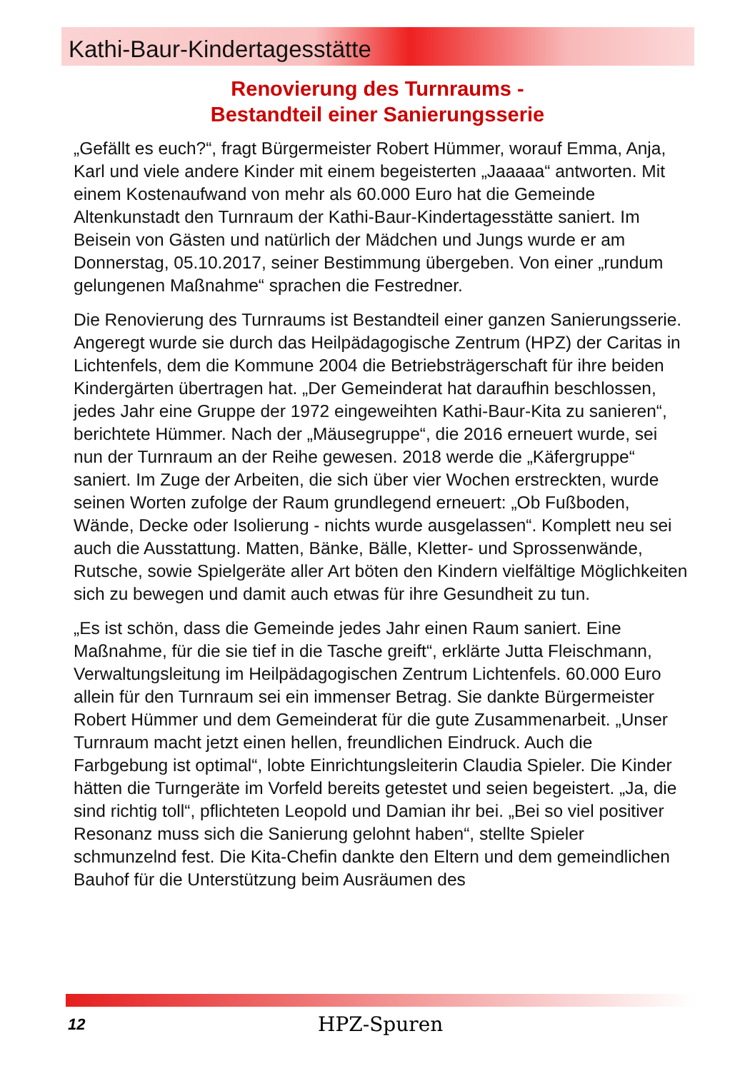Kathi-Baur-Kindertagesstätte
Renovierung des Turnraums -
Bestandteil einer Sanierungsserie
„Gefällt es euch?“, fragt Bürgermeister Robert Hümmer, worauf Emma, Anja, Karl und viele andere Kinder mit einem begeisterten „Jaaaaa“ antworten. Mit einem Kostenaufwand von mehr als 60.000 Euro hat die Gemeinde Altenkunstadt den Turnraum der Kathi-Baur-Kindertagesstätte saniert. Im Beisein von Gästen und natürlich der Mädchen und Jungs wurde er am Donnerstag, 05.10.2017, seiner Bestimmung übergeben. Von einer „rundum gelungenen Maßnahme“ sprachen die Festredner.
Die Renovierung des Turnraums ist Bestandteil einer ganzen Sanierungsserie. Angeregt wurde sie durch das Heilpädagogische Zentrum (HPZ) der Caritas in Lichtenfels, dem die Kommune 2004 die Betriebsträgerschaft für ihre beiden Kindergärten übertragen hat. „Der Gemeinderat hat daraufhin beschlossen, jedes Jahr eine Gruppe der 1972 eingeweihten Kathi-Baur-Kita zu sanieren“, berichtete Hümmer. Nach der „Mäusegruppe“, die 2016 erneuert wurde, sei nun der Turnraum an der Reihe gewesen. 2018 werde die „Käfergruppe“ saniert. Im Zuge der Arbeiten, die sich über vier Wochen erstreckten, wurde seinen Worten zufolge der Raum grundlegend erneuert: „Ob Fußboden, Wände, Decke oder Isolierung - nichts wurde ausgelassen“. Komplett neu sei auch die Ausstattung. Matten, Bänke, Bälle, Kletter- und Sprossenwände, Rutsche, sowie Spielgeräte aller Art böten den Kindern vielfältige Möglichkeiten sich zu bewegen und damit auch etwas für ihre Gesundheit zu tun.
„Es ist schön, dass die Gemeinde jedes Jahr einen Raum saniert. Eine Maßnahme, für die sie tief in die Tasche greift“, erklärte Jutta Fleischmann, Verwaltungsleitung im Heilpädagogischen Zentrum Lichtenfels. 60.000 Euro allein für den Turnraum sei ein immenser Betrag. Sie dankte Bürgermeister Robert Hümmer und dem Gemeinderat für die gute Zusammenarbeit. „Unser Turnraum macht jetzt einen hellen, freundlichen Eindruck. Auch die Farbgebung ist optimal“, lobte Einrichtungsleiterin Claudia Spieler. Die Kinder hätten die Turngeräte im Vorfeld bereits getestet und seien begeistert. „Ja, die sind richtig toll“, pflichteten Leopold und Damian ihr bei. „Bei so viel positiver Resonanz muss sich die Sanierung gelohnt haben“, stellte Spieler schmunzelnd fest. Die Kita-Chefin dankte den Eltern und dem gemeindlichen Bauhof für die Unterstützung beim Ausräumen des
12 HPZ-Spuren